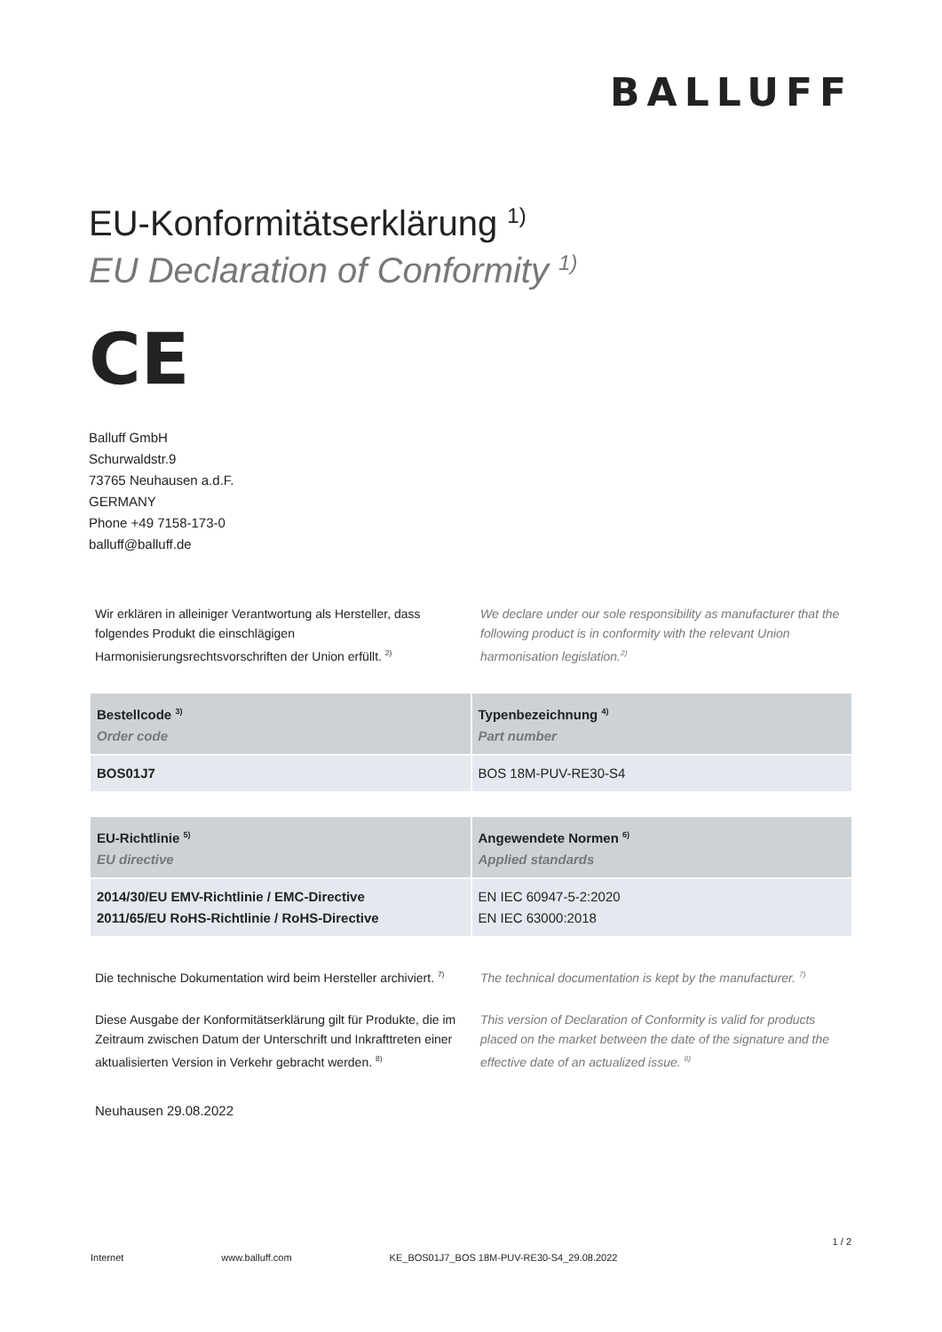BALLUFF
EU-Konformitätserklärung <sup>1)</sup>
EU Declaration of Conformity <sup>1)</sup>
CE
Balluff GmbH
Schurwaldstr.9
73765 Neuhausen a.d.F.
GERMANY
Phone +49 7158-173-0
balluff@balluff.de
Wir erklären in alleiniger Verantwortung als Hersteller, dass folgendes Produkt die einschlägigen Harmonisierungsrechtsvorschriften der Union erfüllt. <sup>2)</sup>
We declare under our sole responsibility as manufacturer that the following product is in conformity with the relevant Union harmonisation legislation.<sup>2)</sup>
| Bestellcode <sup>3)</sup> Order code | Typenbezeichnung <sup>4)</sup> Part number |
| --- | --- |
| BOS01J7 | BOS 18M-PUV-RE30-S4 |
| EU-Richtlinie <sup>5)</sup> EU directive | Angewendete Normen <sup>6)</sup> Applied standards |
| --- | --- |
| 2014/30/EU EMV-Richtlinie / EMC-Directive 2011/65/EU RoHS-Richtlinie / RoHS-Directive | EN IEC 60947-5-2:2020 EN IEC 63000:2018 |
Die technische Dokumentation wird beim Hersteller archiviert. <sup>7)</sup>
The technical documentation is kept by the manufacturer. <sup>7)</sup>
Diese Ausgabe der Konformitätserklärung gilt für Produkte, die im Zeitraum zwischen Datum der Unterschrift und Inkrafttreten einer aktualisierten Version in Verkehr gebracht werden. <sup>8)</sup>
This version of Declaration of Conformity is valid for products placed on the market between the date of the signature and the effective date of an actualized issue. <sup>8)</sup>
Neuhausen 29.08.2022
1 / 2
Internet www.balluff.com KE_BOS01J7_BOS 18M-PUV-RE30-S4_29.08.2022